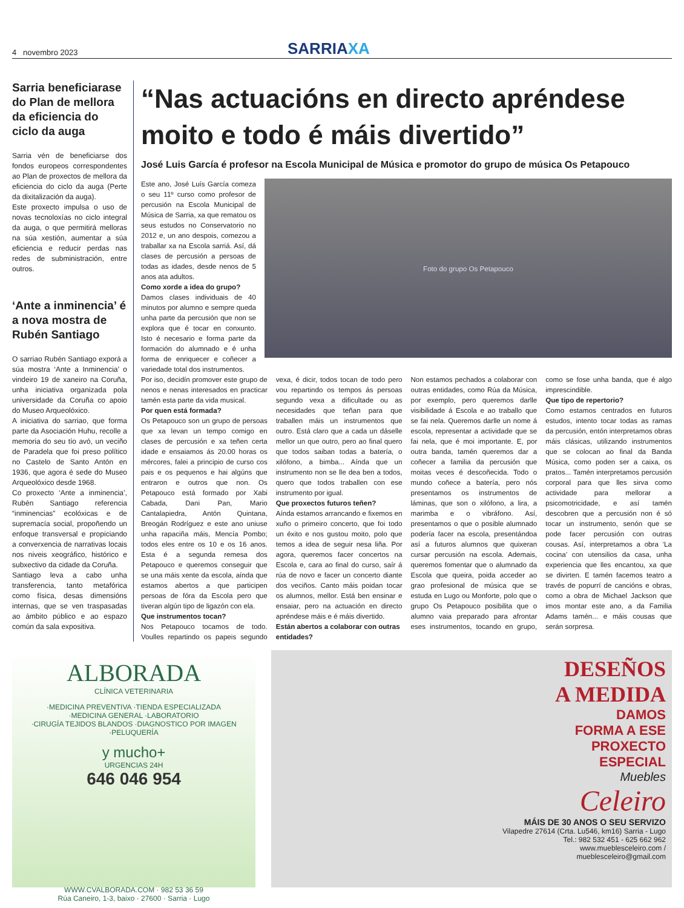4 novembro 2023
SARRIAXA
Sarria beneficiarase do Plan de mellora da eficiencia do ciclo da auga
Sarria vén de beneficiarse dos fondos europeos correspondentes ao Plan de proxectos de mellora da eficiencia do ciclo da auga (Perte da dixitalización da auga).
Este proxecto impulsa o uso de novas tecnoloxías no ciclo integral da auga, o que permitirá melloras na súa xestión, aumentar a súa eficiencia e reducir perdas nas redes de subministración, entre outros.
‘Ante a inminencia’ é a nova mostra de Rubén Santiago
O sarriao Rubén Santiago exporá a súa mostra ‘Ante a Inminencia’ o vindeiro 19 de xaneiro na Coruña, unha iniciativa organizada pola universidade da Coruña co apoio do Museo Arqueolóxico.
A iniciativa do sarriao, que forma parte da Asociación Huhu, recolle a memoria do seu tío avó, un veciño de Paradela que foi preso político no Castelo de Santo Antón en 1936, que agora é sede do Museo Arqueolóxico desde 1968.
Co proxecto ‘Ante a inminencia’, Rubén Santiago referencia “inminencias” ecolóxicas e de supremacía social, propoñendo un enfoque transversal e propiciando a converxencia de narrativas locais nos niveis xeográfico, histórico e subxectivo da cidade da Coruña.
Santiago leva a cabo unha transferencia, tanto metafórica como física, desas dimensións internas, que se ven traspasadas ao ámbito público e ao espazo común da sala expositiva.
“Nas actuacións en directo apréndese moito e todo é máis divertido”
José Luis García é profesor na Escola Municipal de Música e promotor do grupo de música Os Petapouco
Este ano, José Luís García comeza o seu 11º curso como profesor de percusión na Escola Municipal de Música de Sarria, xa que rematou os seus estudos no Conservatorio no 2012 e, un ano despois, comezou a traballar xa na Escola sarriá. Así, dá clases de percusión a persoas de todas as idades, desde nenos de 5 anos ata adultos.
Como xorde a idea do grupo?
Damos clases individuais de 40 minutos por alumno e sempre queda unha parte da percusión que non se explora que é tocar en conxunto. Isto é necesario e forma parte da formación do alumnado e é unha forma de enriquecer e coñecer a variedade total dos instrumentos.
Foto do grupo Os Petapouco
Por iso, decidín promover este grupo de nenos e nenas interesados en practicar tamén esta parte da vida musical.
Por quen está formada?
Os Petapouco son un grupo de persoas que xa levan un tempo comigo en clases de percusión e xa teñen certa idade e ensaiamos ás 20.00 horas os mércores, falei a principio de curso cos pais e os pequenos e hai algúns que entraron e outros que non. Os Petapouco está formado por Xabi Cabada, Dani Pan, Mario Cantalapiedra, Antón Quintana, Breogán Rodríguez e este ano uniuse unha rapaciña máis, Mencía Pombo; todos eles entre os 10 e os 16 anos. Esta é a segunda remesa dos Petapouco e queremos conseguir que se una máis xente da escola, aínda que estamos abertos a que participen persoas de fóra da Escola pero que tiveran algún tipo de ligazón con ela.
Que instrumentos tocan?
Nos Petapouco tocamos de todo. Voulles repartindo os papeis segundo vexa, é dicir, todos tocan de todo pero vou repartindo os tempos ás persoas segundo vexa a dificultade ou as necesidades que teñan para que traballen máis un instrumentos que outro. Está claro que a cada un dáselle mellor un que outro, pero ao final quero que todos saiban todas a batería, o xilófono, a bimba... Aínda que un instrumento non se lle dea ben a todos, quero que todos traballen con ese instrumento por igual.
Que proxectos futuros teñen?
Aínda estamos arrancando e fixemos en xuño o primeiro concerto, que foi todo un éxito e nos gustou moito, polo que temos a idea de seguir nesa liña. Por agora, queremos facer concertos na Escola e, cara ao final do curso, saír á rúa de novo e facer un concerto diante dos veciños. Canto máis poidan tocar os alumnos, mellor. Está ben ensinar e ensaiar, pero na actuación en directo apréndese máis e é máis divertido.
Están abertos a colaborar con outras entidades?
Non estamos pechados a colaborar con outras entidades, como Rúa da Música, por exemplo, pero queremos darlle visibilidade á Escola e ao traballo que se fai nela. Queremos darlle un nome á escola, representar a actividade que se fai nela, que é moi importante. E, por outra banda, tamén queremos dar a coñecer a familia da percusión que moitas veces é descoñecida. Todo o mundo coñece a batería, pero nós presentamos os instrumentos de láminas, que son o xilófono, a lira, a marimba e o vibráfono. Así, presentamos o que o posible alumnado podería facer na escola, presentándoa así a futuros alumnos que quixeran cursar percusión na escola. Ademais, queremos fomentar que o alumnado da Escola que queira, poida acceder ao grao profesional de música que se estuda en Lugo ou Monforte, polo que o grupo Os Petapouco posibilita que o alumno vaia preparado para afrontar eses instrumentos, tocando en grupo, como se fose unha banda, que é algo imprescindible.
Que tipo de repertorio?
Como estamos centrados en futuros estudos, intento tocar todas as ramas da percusión, entón interpretamos obras máis clásicas, utilizando instrumentos que se colocan ao final da Banda Música, como poden ser a caixa, os pratos... Tamén interpretamos percusión corporal para que lles sirva como actividade para mellorar a psicomotricidade, e así tamén descobren que a percusión non é só tocar un instrumento, senón que se pode facer percusión con outras cousas. Así, interpretamos a obra ‘La cocina’ con utensilios da casa, unha experiencia que lles encantou, xa que se divirten. E tamén facemos teatro a través de popurrí de cancións e obras, como a obra de Michael Jackson que imos montar este ano, a da Familia Adams tamén... e máis cousas que serán sorpresa.
ALBORADA
CLÍNICA VETERINARIA
·MEDICINA PREVENTIVA ·TIENDA ESPECIALIZADA
·MEDICINA GENERAL ·LABORATORIO
·CIRUGÍA TEJIDOS BLANDOS ·DIAGNOSTICO POR IMAGEN
·PELUQUERÍA
y mucho+
URGENCIAS 24H
646 046 954
WWW.CVALBORADA.COM · 982 53 36 59
Rúa Caneiro, 1-3, baixo · 27600 · Sarria · Lugo
DESEÑOS
A MEDIDA
DAMOS
FORMA A ESE
PROXECTO
ESPECIAL
Muebles
Celeiro
MÁIS DE 30 ANOS O SEU SERVIZO
Vilapedre 27614 (Crta. Lu546, km16) Sarria - Lugo
Tel.: 982 532 451 - 625 662 962
www.mueblesceleiro.com /
mueblesceleiro@gmail.com